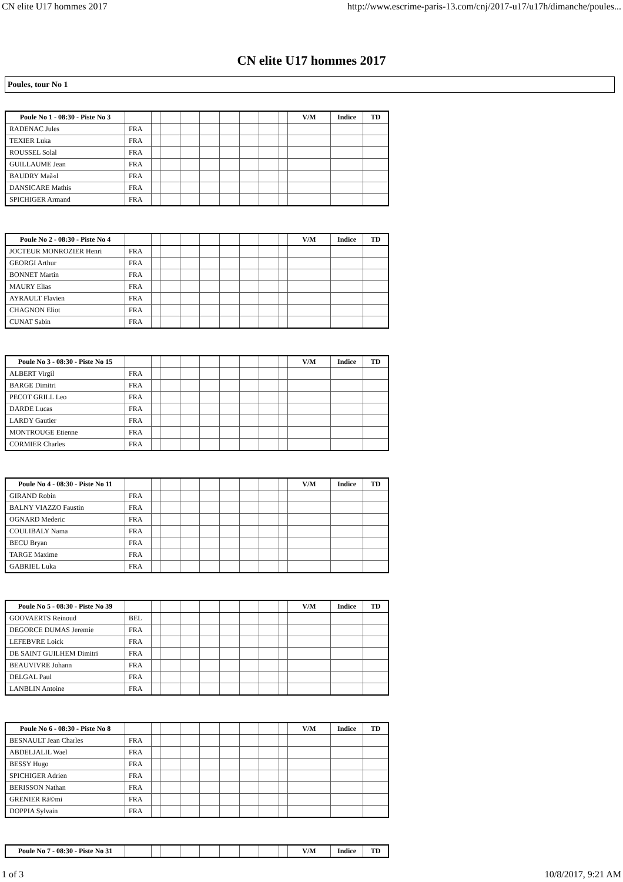CN elite U17 hommes 2017 http://www.escrime-paris-13.com/cnj/2017-u17/u17h/dimanche/poules...
CN elite U17 hommes 2017
Poules, tour No 1
| Poule No 1 - 08:30 - Piste No 3 | | | | | | | | | | V/M | Indice | TD |
| --- | --- | --- | --- | --- | --- | --- | --- | --- | --- | --- | --- | --- |
| RADENAC Jules | FRA | | | | | | | | | | | |
| TEXIER Luka | FRA | | | | | | | | | | | |
| ROUSSEL Solal | FRA | | | | | | | | | | | |
| GUILLAUME Jean | FRA | | | | | | | | | | | |
| BAUDRY Maã«l | FRA | | | | | | | | | | | |
| DANSICARE Mathis | FRA | | | | | | | | | | | |
| SPICHIGER Armand | FRA | | | | | | | | | | | |
| Poule No 2 - 08:30 - Piste No 4 | | | | | | | | | | V/M | Indice | TD |
| --- | --- | --- | --- | --- | --- | --- | --- | --- | --- | --- | --- | --- |
| JOCTEUR MONROZIER Henri | FRA | | | | | | | | | | | |
| GEORGI Arthur | FRA | | | | | | | | | | | |
| BONNET Martin | FRA | | | | | | | | | | | |
| MAURY Elias | FRA | | | | | | | | | | | |
| AYRAULT Flavien | FRA | | | | | | | | | | | |
| CHAGNON Eliot | FRA | | | | | | | | | | | |
| CUNAT Sabin | FRA | | | | | | | | | | | |
| Poule No 3 - 08:30 - Piste No 15 | | | | | | | | | | V/M | Indice | TD |
| --- | --- | --- | --- | --- | --- | --- | --- | --- | --- | --- | --- | --- |
| ALBERT Virgil | FRA | | | | | | | | | | | |
| BARGE Dimitri | FRA | | | | | | | | | | | |
| PECOT GRILL Leo | FRA | | | | | | | | | | | |
| DARDE Lucas | FRA | | | | | | | | | | | |
| LARDY Gautier | FRA | | | | | | | | | | | |
| MONTROUGE Etienne | FRA | | | | | | | | | | | |
| CORMIER Charles | FRA | | | | | | | | | | | |
| Poule No 4 - 08:30 - Piste No 11 | | | | | | | | | | V/M | Indice | TD |
| --- | --- | --- | --- | --- | --- | --- | --- | --- | --- | --- | --- | --- |
| GIRAND Robin | FRA | | | | | | | | | | | |
| BALNY VIAZZO Faustin | FRA | | | | | | | | | | | |
| OGNARD Mederic | FRA | | | | | | | | | | | |
| COULIBALY Nama | FRA | | | | | | | | | | | |
| BECU Bryan | FRA | | | | | | | | | | | |
| TARGE Maxime | FRA | | | | | | | | | | | |
| GABRIEL Luka | FRA | | | | | | | | | | | |
| Poule No 5 - 08:30 - Piste No 39 | | | | | | | | | | V/M | Indice | TD |
| --- | --- | --- | --- | --- | --- | --- | --- | --- | --- | --- | --- | --- |
| GOOVAERTS Reinoud | BEL | | | | | | | | | | | |
| DEGORCE DUMAS Jeremie | FRA | | | | | | | | | | | |
| LEFEBVRE Loick | FRA | | | | | | | | | | | |
| DE SAINT GUILHEM Dimitri | FRA | | | | | | | | | | | |
| BEAUVIVRE Johann | FRA | | | | | | | | | | | |
| DELGAL Paul | FRA | | | | | | | | | | | |
| LANBLIN Antoine | FRA | | | | | | | | | | | |
| Poule No 6 - 08:30 - Piste No 8 | | | | | | | | | | V/M | Indice | TD |
| --- | --- | --- | --- | --- | --- | --- | --- | --- | --- | --- | --- | --- |
| BESNAULT Jean Charles | FRA | | | | | | | | | | | |
| ABDELJALIL Wael | FRA | | | | | | | | | | | |
| BESSY Hugo | FRA | | | | | | | | | | | |
| SPICHIGER Adrien | FRA | | | | | | | | | | | |
| BERISSON Nathan | FRA | | | | | | | | | | | |
| GRENIER Rã©mi | FRA | | | | | | | | | | | |
| DOPPIA Sylvain | FRA | | | | | | | | | | | |
| Poule No 7 - 08:30 - Piste No 31 | | | | | | | | | | V/M | Indice | TD |
| --- | --- | --- | --- | --- | --- | --- | --- | --- | --- | --- | --- | --- |
1 of 3 10/8/2017, 9:21 AM